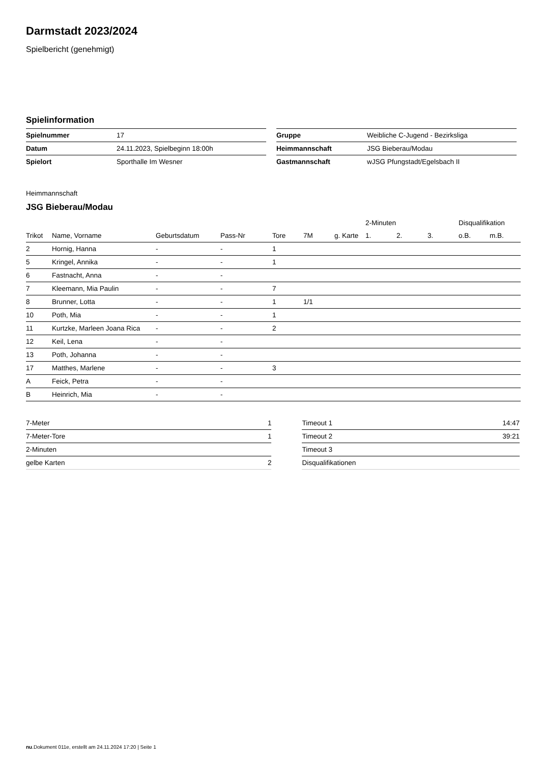Darmstadt 2023/2024
Spielbericht (genehmigt)
Spielinformation
| Spielnummer | 17 |
| Datum | 24.11.2023, Spielbeginn 18:00h |
| Spielort | Sporthalle Im Wesner |
| Gruppe | Weibliche C-Jugend - Bezirksliga |
| Heimmannschaft | JSG Bieberau/Modau |
| Gastmannschaft | wJSG Pfungstadt/Egelsbach II |
Heimmannschaft
JSG Bieberau/Modau
| | | | | | | | 2-Minuten | | | Disqualifikation | |
| --- | --- | --- | --- | --- | --- | --- | --- | --- | --- | --- | --- |
| Trikot | Name, Vorname | Geburtsdatum | Pass-Nr | Tore | 7M | g. Karte | 1. | 2. | 3. | o.B. | m.B. |
| 2 | Hornig, Hanna | - | - | 1 | | | | | | | |
| 5 | Kringel, Annika | - | - | 1 | | | | | | | |
| 6 | Fastnacht, Anna | - | - | | | | | | | | |
| 7 | Kleemann, Mia Paulin | - | - | 7 | | | | | | | |
| 8 | Brunner, Lotta | - | - | 1 | 1/1 | | | | | | |
| 10 | Poth, Mia | - | - | 1 | | | | | | | |
| 11 | Kurtzke, Marleen Joana Rica | - | - | 2 | | | | | | | |
| 12 | Keil, Lena | - | - | | | | | | | | |
| 13 | Poth, Johanna | - | - | | | | | | | | |
| 17 | Matthes, Marlene | - | - | 3 | | | | | | | |
| A | Feick, Petra | - | - | | | | | | | | |
| B | Heinrich, Mia | - | - | | | | | | | | |
| 7-Meter | 1 |
| 7-Meter-Tore | 1 |
| 2-Minuten | |
| gelbe Karten | 2 |
| Timeout 1 | 14:47 |
| Timeout 2 | 39:21 |
| Timeout 3 | |
| Disqualifikationen | |
nu.Dokument 011e, erstellt am 24.11.2024 17:20 | Seite 1